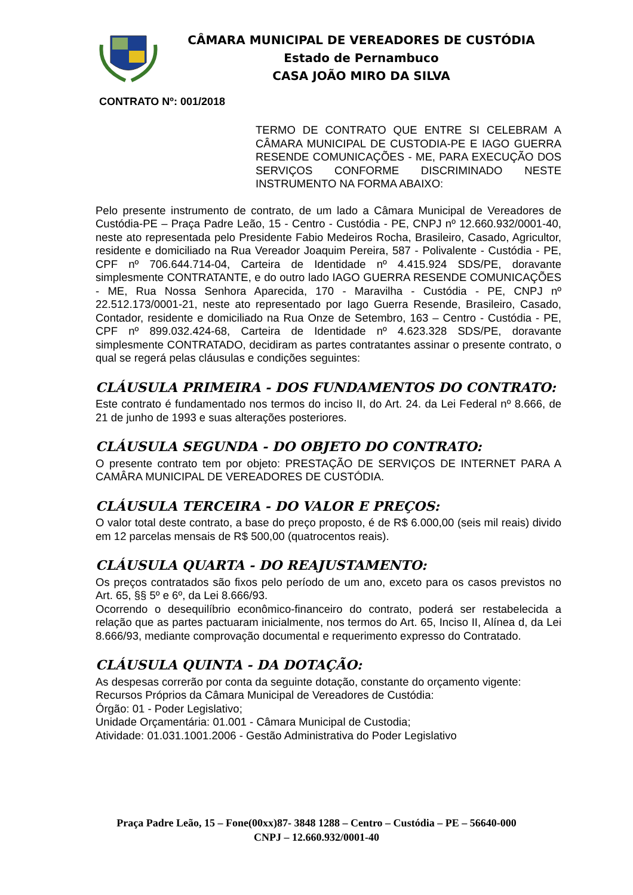CÂMARA MUNICIPAL DE VEREADORES DE CUSTÓDIA
Estado de Pernambuco
CASA JOÃO MIRO DA SILVA
CONTRATO Nº: 001/2018
TERMO DE CONTRATO QUE ENTRE SI CELEBRAM A CÂMARA MUNICIPAL DE CUSTODIA-PE E IAGO GUERRA RESENDE COMUNICAÇÕES - ME, PARA EXECUÇÃO DOS SERVIÇOS CONFORME DISCRIMINADO NESTE INSTRUMENTO NA FORMA ABAIXO:
Pelo presente instrumento de contrato, de um lado a Câmara Municipal de Vereadores de Custódia-PE – Praça Padre Leão, 15 - Centro - Custódia - PE, CNPJ nº 12.660.932/0001-40, neste ato representada pelo Presidente Fabio Medeiros Rocha, Brasileiro, Casado, Agricultor, residente e domiciliado na Rua Vereador Joaquim Pereira, 587 - Polivalente - Custódia - PE, CPF nº 706.644.714-04, Carteira de Identidade nº 4.415.924 SDS/PE, doravante simplesmente CONTRATANTE, e do outro lado IAGO GUERRA RESENDE COMUNICAÇÕES - ME, Rua Nossa Senhora Aparecida, 170 - Maravilha - Custódia - PE, CNPJ nº 22.512.173/0001-21, neste ato representado por Iago Guerra Resende, Brasileiro, Casado, Contador, residente e domiciliado na Rua Onze de Setembro, 163 – Centro - Custódia - PE, CPF nº 899.032.424-68, Carteira de Identidade nº 4.623.328 SDS/PE, doravante simplesmente CONTRATADO, decidiram as partes contratantes assinar o presente contrato, o qual se regerá pelas cláusulas e condições seguintes:
CLÁUSULA PRIMEIRA - DOS FUNDAMENTOS DO CONTRATO:
Este contrato é fundamentado nos termos do inciso II, do Art. 24. da Lei Federal nº 8.666, de 21 de junho de 1993 e suas alterações posteriores.
CLÁUSULA SEGUNDA - DO OBJETO DO CONTRATO:
O presente contrato tem por objeto: PRESTAÇÃO DE SERVIÇOS DE INTERNET PARA A CAMÂRA MUNICIPAL DE VEREADORES DE CUSTÓDIA.
CLÁUSULA TERCEIRA - DO VALOR E PREÇOS:
O valor total deste contrato, a base do preço proposto, é de R$ 6.000,00 (seis mil reais) divido em 12 parcelas mensais de R$ 500,00 (quatrocentos reais).
CLÁUSULA QUARTA - DO REAJUSTAMENTO:
Os preços contratados são fixos pelo período de um ano, exceto para os casos previstos no Art. 65, §§ 5º e 6º, da Lei 8.666/93.
Ocorrendo o desequilíbrio econômico-financeiro do contrato, poderá ser restabelecida a relação que as partes pactuaram inicialmente, nos termos do Art. 65, Inciso II, Alínea d, da Lei 8.666/93, mediante comprovação documental e requerimento expresso do Contratado.
CLÁUSULA QUINTA - DA DOTAÇÃO:
As despesas correrão por conta da seguinte dotação, constante do orçamento vigente:
Recursos Próprios da Câmara Municipal de Vereadores de Custódia:
Órgão: 01 - Poder Legislativo;
Unidade Orçamentária: 01.001 - Câmara Municipal de Custodia;
Atividade: 01.031.1001.2006 - Gestão Administrativa do Poder Legislativo
Praça Padre Leão, 15 – Fone(00xx)87- 3848 1288 – Centro – Custódia – PE – 56640-000
CNPJ – 12.660.932/0001-40